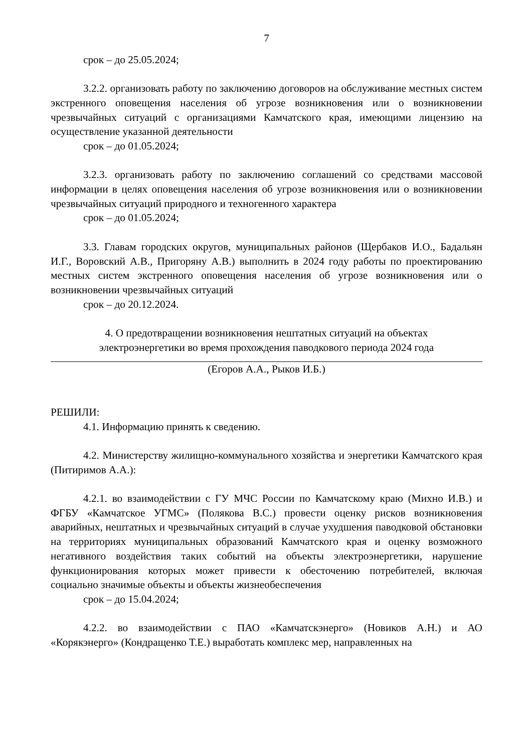7
срок – до 25.05.2024;
3.2.2. организовать работу по заключению договоров на обслуживание местных систем экстренного оповещения населения об угрозе возникновения или о возникновении чрезвычайных ситуаций с организациями Камчатского края, имеющими лицензию на осуществление указанной деятельности
срок – до 01.05.2024;
3.2.3. организовать работу по заключению соглашений со средствами массовой информации в целях оповещения населения об угрозе возникновения или о возникновении чрезвычайных ситуаций природного и техногенного характера
срок – до 01.05.2024;
3.3. Главам городских округов, муниципальных районов (Щербаков И.О., Бадальян И.Г., Воровский А.В., Пригоряну А.В.) выполнить в 2024 году работы по проектированию местных систем экстренного оповещения населения об угрозе возникновения или о возникновении чрезвычайных ситуаций
срок – до 20.12.2024.
4. О предотвращении возникновения нештатных ситуаций на объектах
электроэнергетики во время прохождения паводкового периода 2024 года
(Егоров А.А., Рыков И.Б.)
РЕШИЛИ:
4.1. Информацию принять к сведению.
4.2. Министерству жилищно-коммунального хозяйства и энергетики Камчатского края (Питиримов А.А.):
4.2.1. во взаимодействии с ГУ МЧС России по Камчатскому краю (Михно И.В.) и ФГБУ «Камчатское УГМС» (Полякова В.С.) провести оценку рисков возникновения аварийных, нештатных и чрезвычайных ситуаций в случае ухудшения паводковой обстановки на территориях муниципальных образований Камчатского края и оценку возможного негативного воздействия таких событий на объекты электроэнергетики, нарушение функционирования которых может привести к обесточению потребителей, включая социально значимые объекты и объекты жизнеобеспечения
срок – до 15.04.2024;
4.2.2. во взаимодействии с ПАО «Камчатскэнерго» (Новиков А.Н.) и АО «Корякэнерго» (Кондращенко Т.Е.) выработать комплекс мер, направленных на